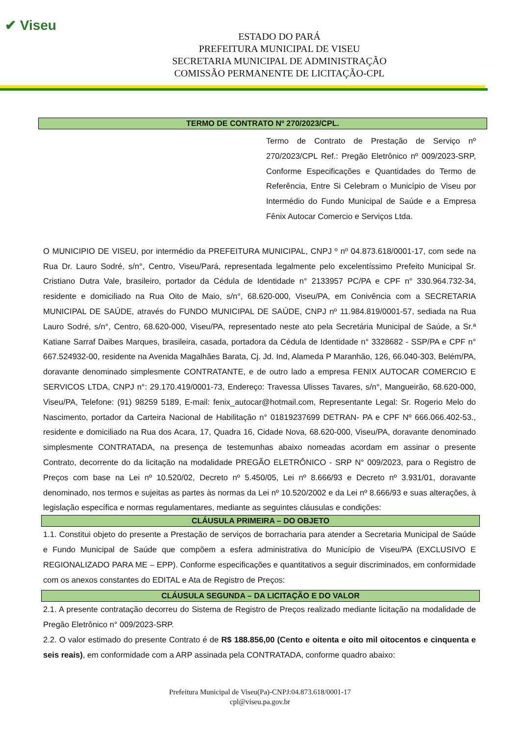✔ Viseu
ESTADO DO PARÁ
PREFEITURA MUNICIPAL DE VISEU
SECRETARIA MUNICIPAL DE ADMINISTRAÇÃO
COMISSÃO PERMANENTE DE LICITAÇÃO-CPL
TERMO DE CONTRATO Nº 270/2023/CPL.
Termo de Contrato de Prestação de Serviço nº 270/2023/CPL Ref.: Pregão Eletrônico nº 009/2023-SRP, Conforme Especificações e Quantidades do Termo de Referência, Entre Si Celebram o Município de Viseu por Intermédio do Fundo Municipal de Saúde e a Empresa Fênix Autocar Comercio e Serviços Ltda.
O MUNICIPIO DE VISEU, por intermédio da PREFEITURA MUNICIPAL, CNPJ º nº 04.873.618/0001-17, com sede na Rua Dr. Lauro Sodré, s/n°, Centro, Viseu/Pará, representada legalmente pelo excelentíssimo Prefeito Municipal Sr. Cristiano Dutra Vale, brasileiro, portador da Cédula de Identidade n° 2133957 PC/PA e CPF n° 330.964.732-34, residente e domiciliado na Rua Oito de Maio, s/n°, 68.620-000, Viseu/PA, em Conivência com a SECRETARIA MUNICIPAL DE SAÚDE, através do FUNDO MUNICIPAL DE SAÚDE, CNPJ nº 11.984.819/0001-57, sediada na Rua Lauro Sodré, s/n°, Centro, 68.620-000, Viseu/PA, representado neste ato pela Secretária Municipal de Saúde, a Sr.ª Katiane Sarraf Daibes Marques, brasileira, casada, portadora da Cédula de Identidade n° 3328682 - SSP/PA e CPF n° 667.524932-00, residente na Avenida Magalhães Barata, Cj. Jd. Ind, Alameda P Maranhão, 126, 66.040-303, Belém/PA, doravante denominado simplesmente CONTRATANTE, e de outro lado a empresa FENIX AUTOCAR COMERCIO E SERVICOS LTDA, CNPJ n°: 29.170.419/0001-73, Endereço: Travessa Ulisses Tavares, s/n°, Mangueirão, 68.620-000, Viseu/PA, Telefone: (91) 98259 5189, E-mail: fenix_autocar@hotmail.com, Representante Legal: Sr. Rogerio Melo do Nascimento, portador da Carteira Nacional de Habilitação n° 01819237699 DETRAN- PA e CPF Nº 666.066.402-53., residente e domiciliado na Rua dos Acara, 17, Quadra 16, Cidade Nova, 68.620-000, Viseu/PA, doravante denominado simplesmente CONTRATADA, na presença de testemunhas abaixo nomeadas acordam em assinar o presente Contrato, decorrente do da licitação na modalidade PREGÃO ELETRÔNICO - SRP N° 009/2023, para o Registro de Preços com base na Lei nº 10.520/02, Decreto nº 5.450/05, Lei nº 8.666/93 e Decreto nº 3.931/01, doravante denominado, nos termos e sujeitas as partes às normas da Lei nº 10.520/2002 e da Lei nº 8.666/93 e suas alterações, à legislação específica e normas regulamentares, mediante as seguintes cláusulas e condições:
CLÁUSULA PRIMEIRA – DO OBJETO
1.1. Constitui objeto do presente a Prestação de serviços de borracharia para atender a Secretaria Municipal de Saúde e Fundo Municipal de Saúde que compõem a esfera administrativa do Município de Viseu/PA (EXCLUSIVO E REGIONALIZADO PARA ME – EPP). Conforme especificações e quantitativos a seguir discriminados, em conformidade com os anexos constantes do EDITAL e Ata de Registro de Preços:
CLÁUSULA SEGUNDA – DA LICITAÇÃO E DO VALOR
2.1. A presente contratação decorreu do Sistema de Registro de Preços realizado mediante licitação na modalidade de Pregão Eletrônico n° 009/2023-SRP.
2.2. O valor estimado do presente Contrato é de R$ 188.856,00 (Cento e oitenta e oito mil oitocentos e cinquenta e seis reais), em conformidade com a ARP assinada pela CONTRATADA, conforme quadro abaixo:
Prefeitura Municipal de Viseu(Pa)-CNPJ:04.873.618/0001-17
cpl@viseu.pa.gov.br